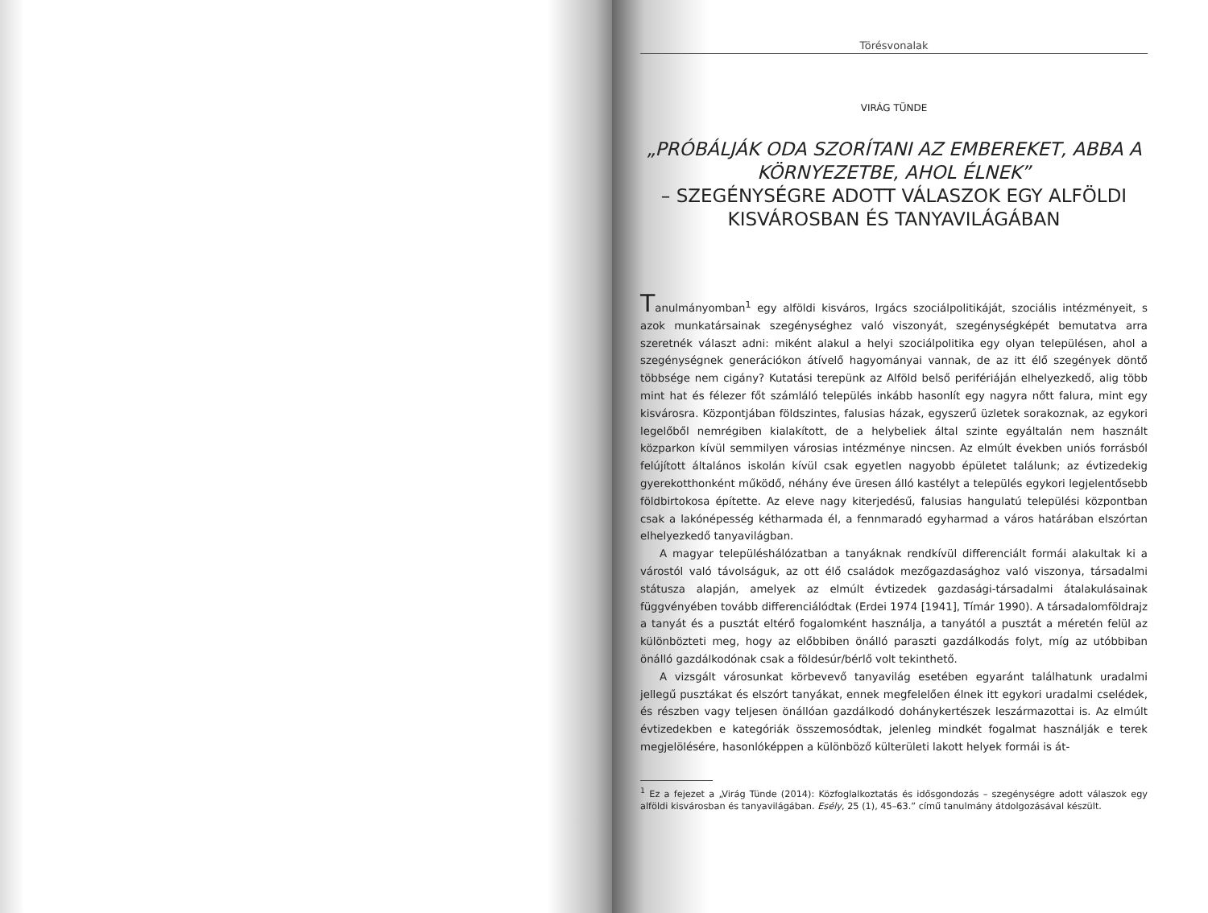Törésvonalak
VIRÁG TÜNDE
„PRÓBÁLJÁK ODA SZORÍTANI AZ EMBEREKET, ABBA A KÖRNYEZETBE, AHOL ÉLNEK”
– SZEGÉNYSÉGRE ADOTT VÁLASZOK EGY ALFÖLDI KISVÁROSBAN ÉS TANYAVILÁGÁBAN
Tanulmányomban<sup>1</sup> egy alföldi kisváros, Irgács szociálpolitikáját, szociális intézményeit, s azok munkatársainak szegénységhez való viszonyát, szegénységképét bemutatva arra szeretnék választ adni: miként alakul a helyi szociálpolitika egy olyan településen, ahol a szegénységnek generációkon átívelő hagyományai vannak, de az itt élő szegények döntő többsége nem cigány? Kutatási terepünk az Alföld belső perifériáján elhelyezkedő, alig több mint hat és félezer főt számláló település inkább hasonlít egy nagyra nőtt falura, mint egy kisvárosra. Központjában földszintes, falusias házak, egyszerű üzletek sorakoznak, az egykori legelőből nemrégiben kialakított, de a helybeliek által szinte egyáltalán nem használt közparkon kívül semmilyen városias intézménye nincsen. Az elmúlt években uniós forrásból felújított általános iskolán kívül csak egyetlen nagyobb épületet találunk; az évtizedekig gyerekotthonként működő, néhány éve üresen álló kastélyt a település egykori legjelentősebb földbirtokosa építette. Az eleve nagy kiterjedésű, falusias hangulatú települési központban csak a lakónépesség kétharmada él, a fennmaradó egyharmad a város határában elszórtan elhelyezkedő tanyavilágban.
A magyar településhálózatban a tanyáknak rendkívül differenciált formái alakultak ki a várostól való távolságuk, az ott élő családok mezőgazdasághoz való viszonya, társadalmi státusza alapján, amelyek az elmúlt évtizedek gazdasági-társadalmi átalakulásainak függvényében tovább differenciálódtak (Erdei 1974 [1941], Tímár 1990). A társadalomföldrajz a tanyát és a pusztát eltérő fogalomként használja, a tanyától a pusztát a méretén felül az különbözteti meg, hogy az előbbiben önálló paraszti gazdálkodás folyt, míg az utóbbiban önálló gazdálkodónak csak a földesúr/bérlő volt tekinthető.
A vizsgált városunkat körbevevő tanyavilág esetében egyaránt találhatunk uradalmi jellegű pusztákat és elszórt tanyákat, ennek megfelelően élnek itt egykori uradalmi cselédek, és részben vagy teljesen önállóan gazdálkodó dohánykertészek leszármazottai is. Az elmúlt évtizedekben e kategóriák összemosódtak, jelenleg mindkét fogalmat használják e terek megjelölésére, hasonlóképpen a különböző külterületi lakott helyek formái is át-
<sup>1</sup> Ez a fejezet a „Virág Tünde (2014): Közfoglalkoztatás és idősgondozás – szegénységre adott válaszok egy alföldi kisvárosban és tanyavilágában. Esély, 25 (1), 45–63.” című tanulmány átdolgozásával készült.